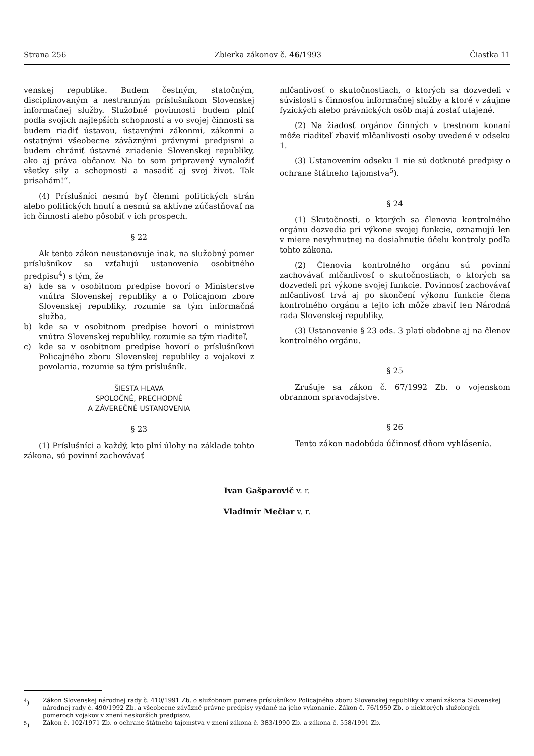Strana 256 Zbierka zákonov č. 46/1993 Čiastka 11
venskej republike. Budem čestným, statočným, disciplinovaným a nestranným príslušníkom Slovenskej informačnej služby. Služobné povinnosti budem plniť podľa svojich najlepších schopností a vo svojej činnosti sa budem riadiť ústavou, ústavnými zákonmi, zákonmi a ostatnými všeobecne záväznými právnymi predpismi a budem chrániť ústavné zriadenie Slovenskej republiky, ako aj práva občanov. Na to som pripravený vynaložiť všetky sily a schopnosti a nasadiť aj svoj život. Tak prisahám!“.
(4) Príslušníci nesmú byť členmi politických strán alebo politických hnutí a nesmú sa aktívne zúčastňovať na ich činnosti alebo pôsobiť v ich prospech.
§ 22
Ak tento zákon neustanovuje inak, na služobný pomer príslušníkov sa vzťahujú ustanovenia osobitného predpisu<sup>4</sup>) s tým, že
a) kde sa v osobitnom predpise hovorí o Ministerstve vnútra Slovenskej republiky a o Policajnom zbore Slovenskej republiky, rozumie sa tým informačná služba,
b) kde sa v osobitnom predpise hovorí o ministrovi vnútra Slovenskej republiky, rozumie sa tým riaditeľ,
c) kde sa v osobitnom predpise hovorí o príslušníkovi Policajného zboru Slovenskej republiky a vojakovi z povolania, rozumie sa tým príslušník.
ŠIESTA HLAVA
SPOLOČNÉ, PRECHODNÉ
A ZÁVEREČNÉ USTANOVENIA
§ 23
(1) Príslušníci a každý, kto plní úlohy na základe tohto zákona, sú povinní zachovávať
mlčanlivosť o skutočnostiach, o ktorých sa dozvedeli v súvislosti s činnosťou informačnej služby a ktoré v záujme fyzických alebo právnických osôb majú zostať utajené.
(2) Na žiadosť orgánov činných v trestnom konaní môže riaditeľ zbaviť mlčanlivosti osoby uvedené v odseku 1.
(3) Ustanovením odseku 1 nie sú dotknuté predpisy o ochrane štátneho tajomstva<sup>5</sup>).
§ 24
(1) Skutočnosti, o ktorých sa členovia kontrolného orgánu dozvedia pri výkone svojej funkcie, oznamujú len v miere nevyhnutnej na dosiahnutie účelu kontroly podľa tohto zákona.
(2) Členovia kontrolného orgánu sú povinní zachovávať mlčanlivosť o skutočnostiach, o ktorých sa dozvedeli pri výkone svojej funkcie. Povinnosť zachovávať mlčanlivosť trvá aj po skončení výkonu funkcie člena kontrolného orgánu a tejto ich môže zbaviť len Národná rada Slovenskej republiky.
(3) Ustanovenie § 23 ods. 3 platí obdobne aj na členov kontrolného orgánu.
§ 25
Zrušuje sa zákon č. 67/1992 Zb. o vojenskom obrannom spravodajstve.
§ 26
Tento zákon nadobúda účinnosť dňom vyhlásenia.
Ivan Gašparovič v. r.
Vladimír Mečiar v. r.
<sup>4</sup>) Zákon Slovenskej národnej rady č. 410/1991 Zb. o služobnom pomere príslušníkov Policajného zboru Slovenskej republiky v znení zákona Slovenskej národnej rady č. 490/1992 Zb. a všeobecne záväzné právne predpisy vydané na jeho vykonanie. Zákon č. 76/1959 Zb. o niektorých služobných pomeroch vojakov v znení neskorších predpisov.
<sup>5</sup>) Zákon č. 102/1971 Zb. o ochrane štátneho tajomstva v znení zákona č. 383/1990 Zb. a zákona č. 558/1991 Zb.